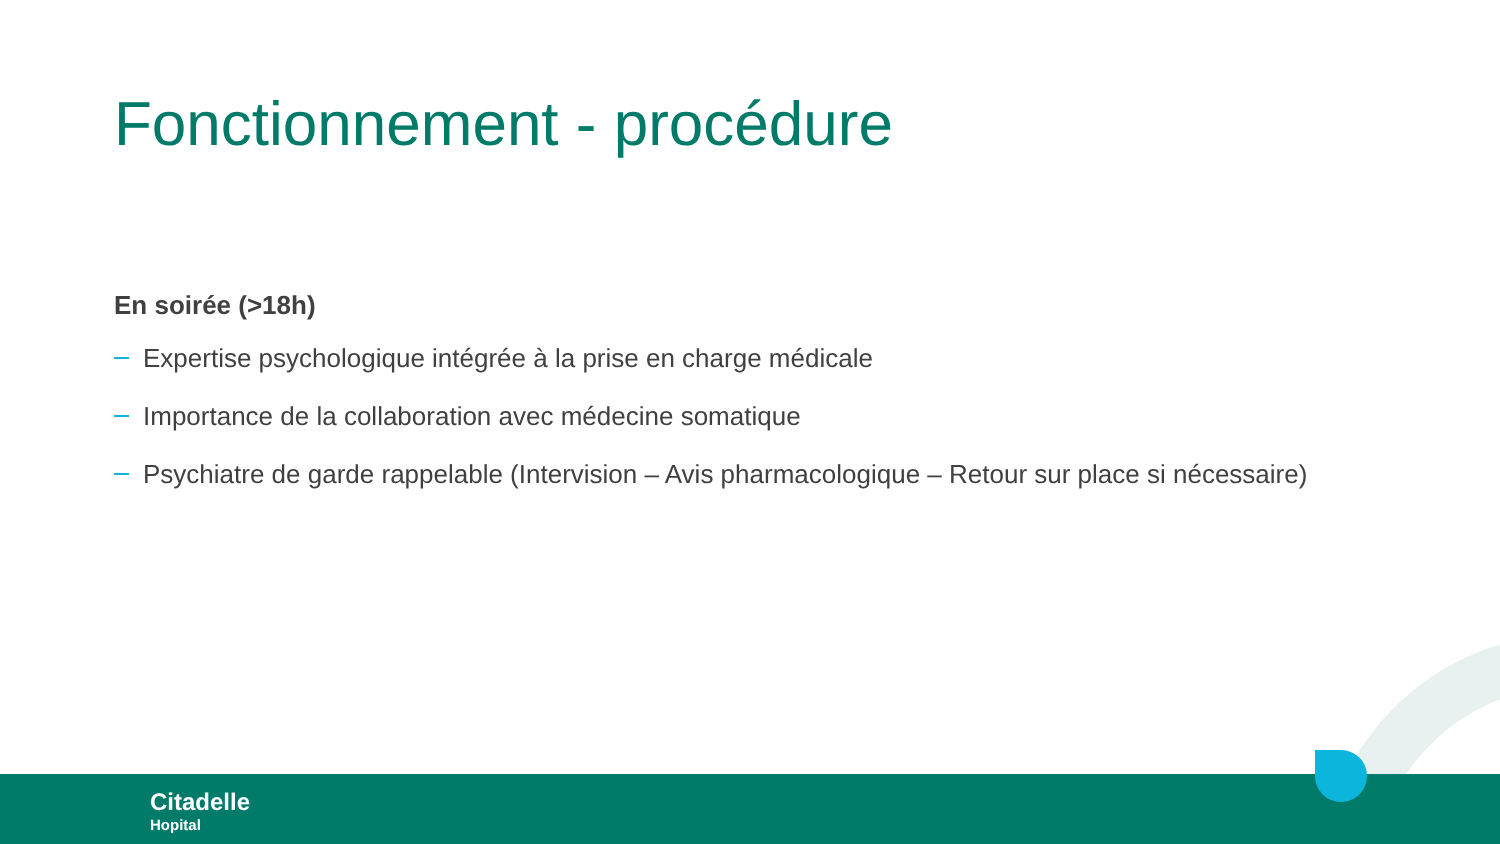Fonctionnement - procédure
En soirée (>18h)
Expertise psychologique intégrée à la prise en charge médicale
Importance de la collaboration avec médecine somatique
Psychiatre de garde rappelable (Intervision – Avis pharmacologique – Retour sur place si nécessaire)
Citadelle
Hopital